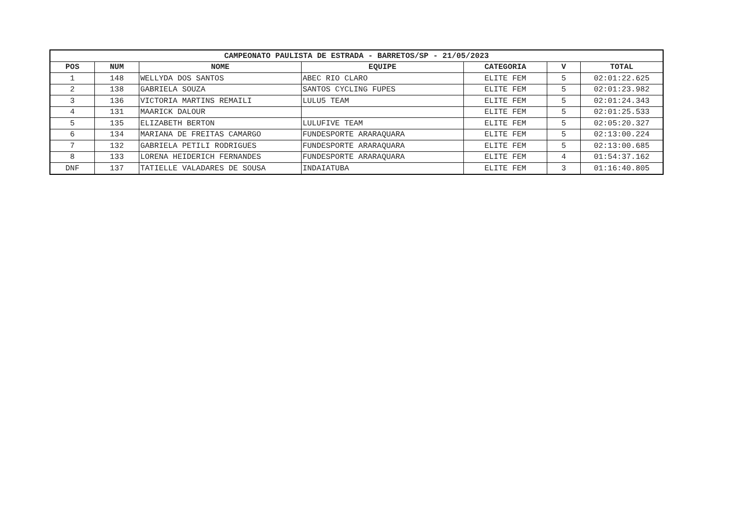| CAMPEONATO PAULISTA DE ESTRADA - BARRETOS/SP - 21/05/2023 | | | | | | |
| --- | --- | --- | --- | --- | --- | --- |
| POS | NUM | NOME | EQUIPE | CATEGORIA | V | TOTAL |
| 1 | 148 | WELLYDA DOS SANTOS | ABEC RIO CLARO | ELITE FEM | 5 | 02:01:22.625 |
| 2 | 138 | GABRIELA SOUZA | SANTOS CYCLING FUPES | ELITE FEM | 5 | 02:01:23.982 |
| 3 | 136 | VICTORIA MARTINS REMAILI | LULU5 TEAM | ELITE FEM | 5 | 02:01:24.343 |
| 4 | 131 | MAARICK DALOUR | | ELITE FEM | 5 | 02:01:25.533 |
| 5 | 135 | ELIZABETH BERTON | LULUFIVE TEAM | ELITE FEM | 5 | 02:05:20.327 |
| 6 | 134 | MARIANA DE FREITAS CAMARGO | FUNDESPORTE ARARAQUARA | ELITE FEM | 5 | 02:13:00.224 |
| 7 | 132 | GABRIELA PETILI RODRIGUES | FUNDESPORTE ARARAQUARA | ELITE FEM | 5 | 02:13:00.685 |
| 8 | 133 | LORENA HEIDERICH FERNANDES | FUNDESPORTE ARARAQUARA | ELITE FEM | 4 | 01:54:37.162 |
| DNF | 137 | TATIELLE VALADARES DE SOUSA | INDAIATUBA | ELITE FEM | 3 | 01:16:40.805 |